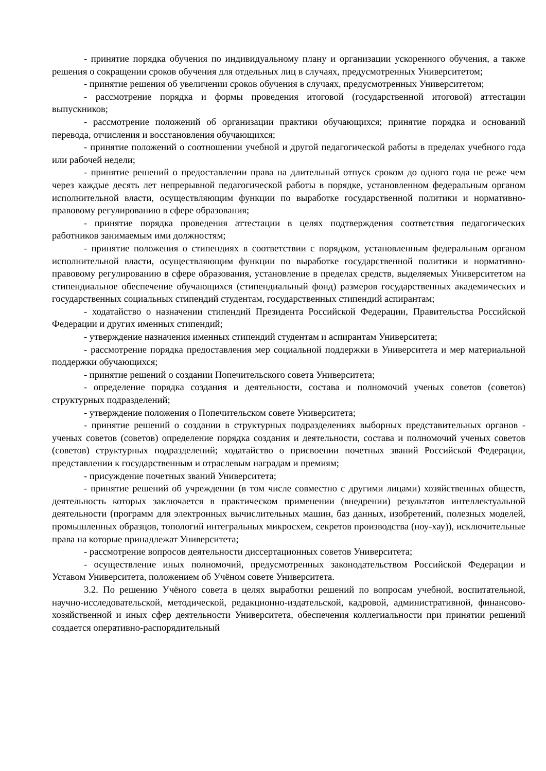- принятие порядка обучения по индивидуальному плану и организации ускоренного обучения, а также решения о сокращении сроков обучения для отдельных лиц в случаях, предусмотренных Университетом;
- принятие решения об увеличении сроков обучения в случаях, предусмотренных Университетом;
- рассмотрение порядка и формы проведения итоговой (государственной итоговой) аттестации выпускников;
- рассмотрение положений об организации практики обучающихся; принятие порядка и оснований перевода, отчисления и восстановления обучающихся;
- принятие положений о соотношении учебной и другой педагогической работы в пределах учебного года или рабочей недели;
- принятие решений о предоставлении права на длительный отпуск сроком до одного года не реже чем через каждые десять лет непрерывной педагогической работы в порядке, установленном федеральным органом исполнительной власти, осуществляющим функции по выработке государственной политики и нормативно-правовому регулированию в сфере образования;
- принятие порядка проведения аттестации в целях подтверждения соответствия педагогических работников занимаемым ими должностям;
- принятие положения о стипендиях в соответствии с порядком, установленным федеральным органом исполнительной власти, осуществляющим функции по выработке государственной политики и нормативно-правовому регулированию в сфере образования, установление в пределах средств, выделяемых Университетом на стипендиальное обеспечение обучающихся (стипендиальный фонд) размеров государственных академических и государственных социальных стипендий студентам, государственных стипендий аспирантам;
- ходатайство о назначении стипендий Президента Российской Федерации, Правительства Российской Федерации и других именных стипендий;
- утверждение назначения именных стипендий студентам и аспирантам Университета;
- рассмотрение порядка предоставления мер социальной поддержки в Университета и мер материальной поддержки обучающихся;
- принятие решений о создании Попечительского совета Университета;
- определение порядка создания и деятельности, состава и полномочий ученых советов (советов) структурных подразделений;
- утверждение положения о Попечительском совете Университета;
- принятие решений о создании в структурных подразделениях выборных представительных органов - ученых советов (советов) определение порядка создания и деятельности, состава и полномочий ученых советов (советов) структурных подразделений; ходатайство о присвоении почетных званий Российской Федерации, представлении к государственным и отраслевым наградам и премиям;
- присуждение почетных званий Университета;
- принятие решений об учреждении (в том числе совместно с другими лицами) хозяйственных обществ, деятельность которых заключается в практическом применении (внедрении) результатов интеллектуальной деятельности (программ для электронных вычислительных машин, баз данных, изобретений, полезных моделей, промышленных образцов, топологий интегральных микросхем, секретов производства (ноу-хау)), исключительные права на которые принадлежат Университета;
- рассмотрение вопросов деятельности диссертационных советов Университета;
- осуществление иных полномочий, предусмотренных законодательством Российской Федерации и Уставом Университета, положением об Учёном совете Университета.
3.2. По решению Учёного совета в целях выработки решений по вопросам учебной, воспитательной, научно-исследовательской, методической, редакционно-издательской, кадровой, административной, финансово-хозяйственной и иных сфер деятельности Университета, обеспечения коллегиальности при принятии решений создается оперативно-распорядительный